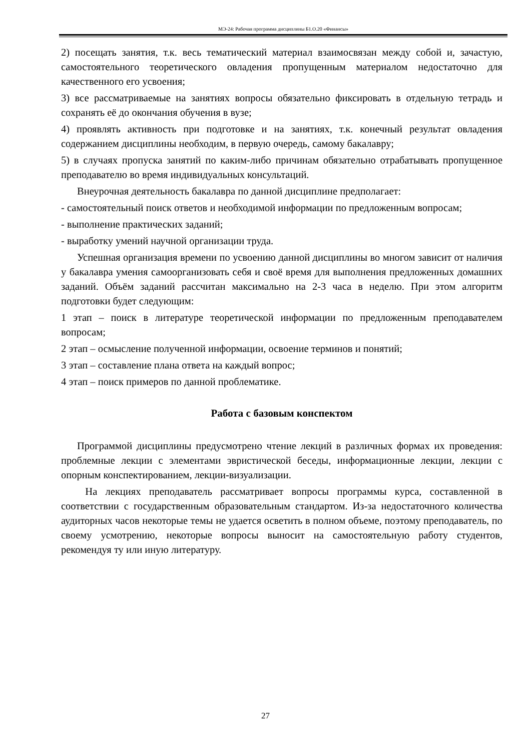МЭ-24: Рабочая программа дисциплины Б1.О.20 «Финансы»
2) посещать занятия, т.к. весь тематический материал взаимосвязан между собой и, зачастую, самостоятельного теоретического овладения пропущенным материалом недостаточно для качественного его усвоения;
3) все рассматриваемые на занятиях вопросы обязательно фиксировать в отдельную тетрадь и сохранять её до окончания обучения в вузе;
4) проявлять активность при подготовке и на занятиях, т.к. конечный результат овладения содержанием дисциплины необходим, в первую очередь, самому бакалавру;
5) в случаях пропуска занятий по каким-либо причинам обязательно отрабатывать пропущенное преподавателю во время индивидуальных консультаций.
Внеурочная деятельность бакалавра по данной дисциплине предполагает:
- самостоятельный поиск ответов и необходимой информации по предложенным вопросам;
- выполнение практических заданий;
- выработку умений научной организации труда.
Успешная организация времени по усвоению данной дисциплины во многом зависит от наличия у бакалавра умения самоорганизовать себя и своё время для выполнения предложенных домашних заданий. Объём заданий рассчитан максимально на 2-3 часа в неделю. При этом алгоритм подготовки будет следующим:
1 этап – поиск в литературе теоретической информации по предложенным преподавателем вопросам;
2 этап – осмысление полученной информации, освоение терминов и понятий;
3 этап – составление плана ответа на каждый вопрос;
4 этап – поиск примеров по данной проблематике.
Работа с базовым конспектом
Программой дисциплины предусмотрено чтение лекций в различных формах их проведения: проблемные лекции с элементами эвристической беседы, информационные лекции, лекции с опорным конспектированием, лекции-визуализации.
На лекциях преподаватель рассматривает вопросы программы курса, составленной в соответствии с государственным образовательным стандартом. Из-за недостаточного количества аудиторных часов некоторые темы не удается осветить в полном объеме, поэтому преподаватель, по своему усмотрению, некоторые вопросы выносит на самостоятельную работу студентов, рекомендуя ту или иную литературу.
27